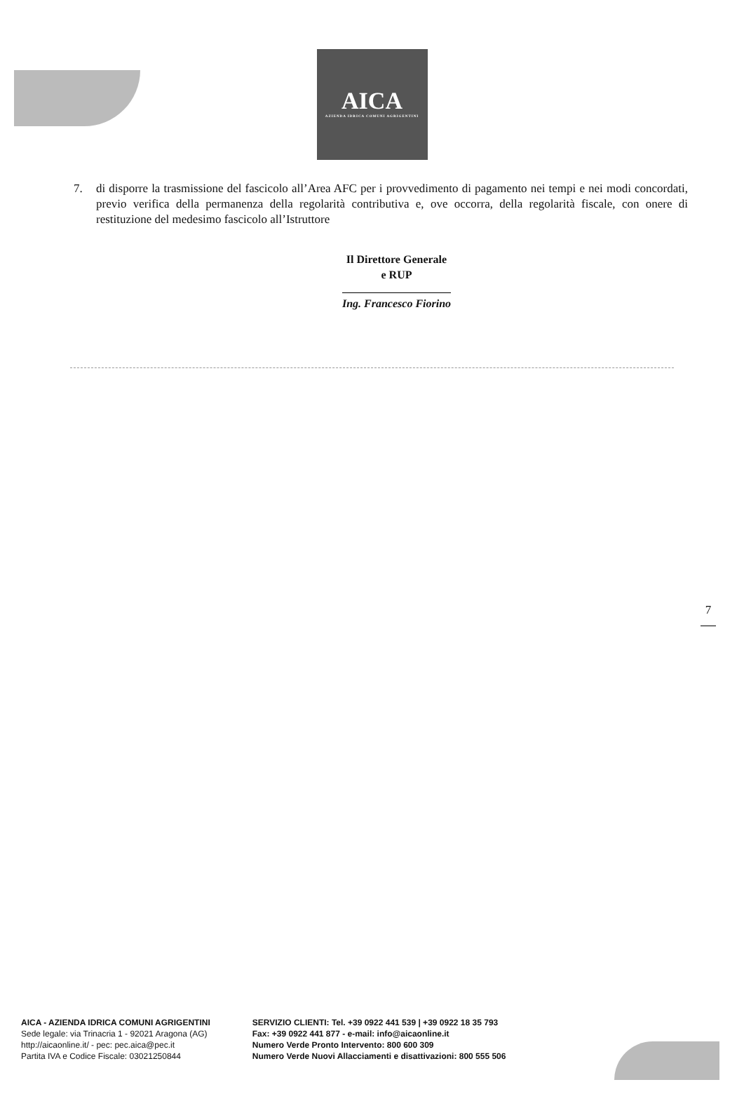AICA
AZIENDA IDRICA COMUNI AGRIGENTINI
7. di disporre la trasmissione del fascicolo all’Area AFC per i provvedimento di pagamento nei tempi e nei modi concordati, previo verifica della permanenza della regolarità contributiva e, ove occorra, della regolarità fiscale, con onere di restituzione del medesimo fascicolo all’Istruttore
Il Direttore Generale
e RUP
Ing. Francesco Fiorino
7
AICA - AZIENDA IDRICA COMUNI AGRIGENTINI
Sede legale: via Trinacria 1 - 92021 Aragona (AG)
http://aicaonline.it/ - pec: pec.aica@pec.it
Partita IVA e Codice Fiscale: 03021250844
SERVIZIO CLIENTI: Tel. +39 0922 441 539 | +39 0922 18 35 793
Fax: +39 0922 441 877 - e-mail: info@aicaonline.it
Numero Verde Pronto Intervento: 800 600 309
Numero Verde Nuovi Allacciamenti e disattivazioni: 800 555 506